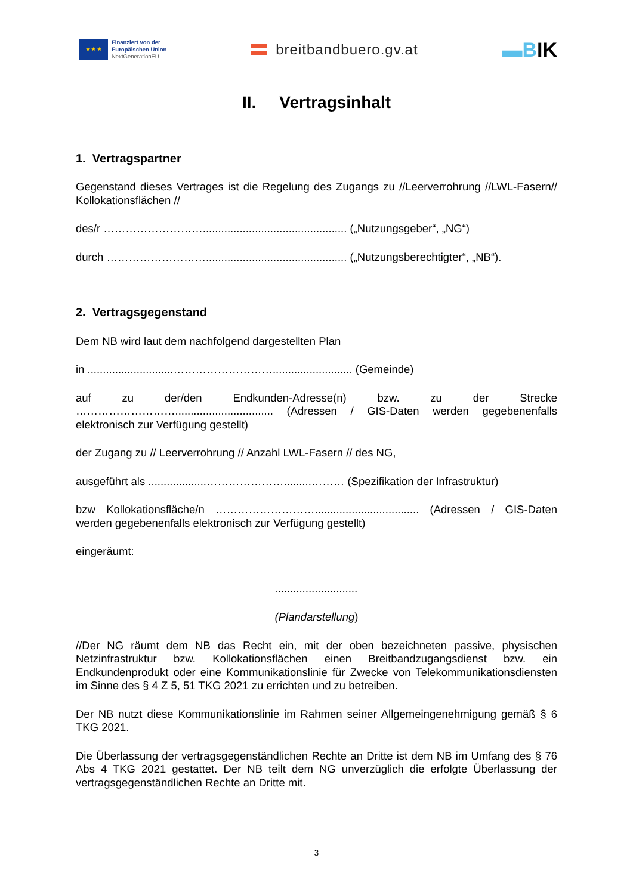★ ★ ★
Finanziert von der
Europäischen Union
NextGenerationEU
breitbandbuero.gv.at
▬BIK
II. Vertragsinhalt
1. Vertragspartner
Gegenstand dieses Vertrages ist die Regelung des Zugangs zu //Leerverrohrung //LWL-Fasern// Kollokationsflächen //
des/r ………………………............................................... („Nutzungsgeber“, „NG“)
durch ……………………….............................................. („Nutzungsberechtigter“, „NB“).
2. Vertragsgegenstand
Dem NB wird laut dem nachfolgend dargestellten Plan
in ............................……………………….......................... (Gemeinde)
auf zu der/den Endkunden-Adresse(n) bzw. zu der Strecke ………………………................................ (Adressen / GIS-Daten werden gegebenenfalls elektronisch zur Verfügung gestellt)
der Zugang zu // Leerverrohrung // Anzahl LWL-Fasern // des NG,
ausgeführt als ...................………………….........……… (Spezifikation der Infrastruktur)
bzw Kollokationsfläche/n ……………………….................................. (Adressen / GIS-Daten werden gegebenenfalls elektronisch zur Verfügung gestellt)
eingeräumt:
...........................
(Plandarstellung)
//Der NG räumt dem NB das Recht ein, mit der oben bezeichneten passive, physischen Netzinfrastruktur bzw. Kollokationsflächen einen Breitbandzugangsdienst bzw. ein Endkundenprodukt oder eine Kommunikationslinie für Zwecke von Telekommunikationsdiensten im Sinne des § 4 Z 5, 51 TKG 2021 zu errichten und zu betreiben.
Der NB nutzt diese Kommunikationslinie im Rahmen seiner Allgemeingenehmigung gemäß § 6 TKG 2021.
Die Überlassung der vertragsgegenständlichen Rechte an Dritte ist dem NB im Umfang des § 76 Abs 4 TKG 2021 gestattet. Der NB teilt dem NG unverzüglich die erfolgte Überlassung der vertragsgegenständlichen Rechte an Dritte mit.
3